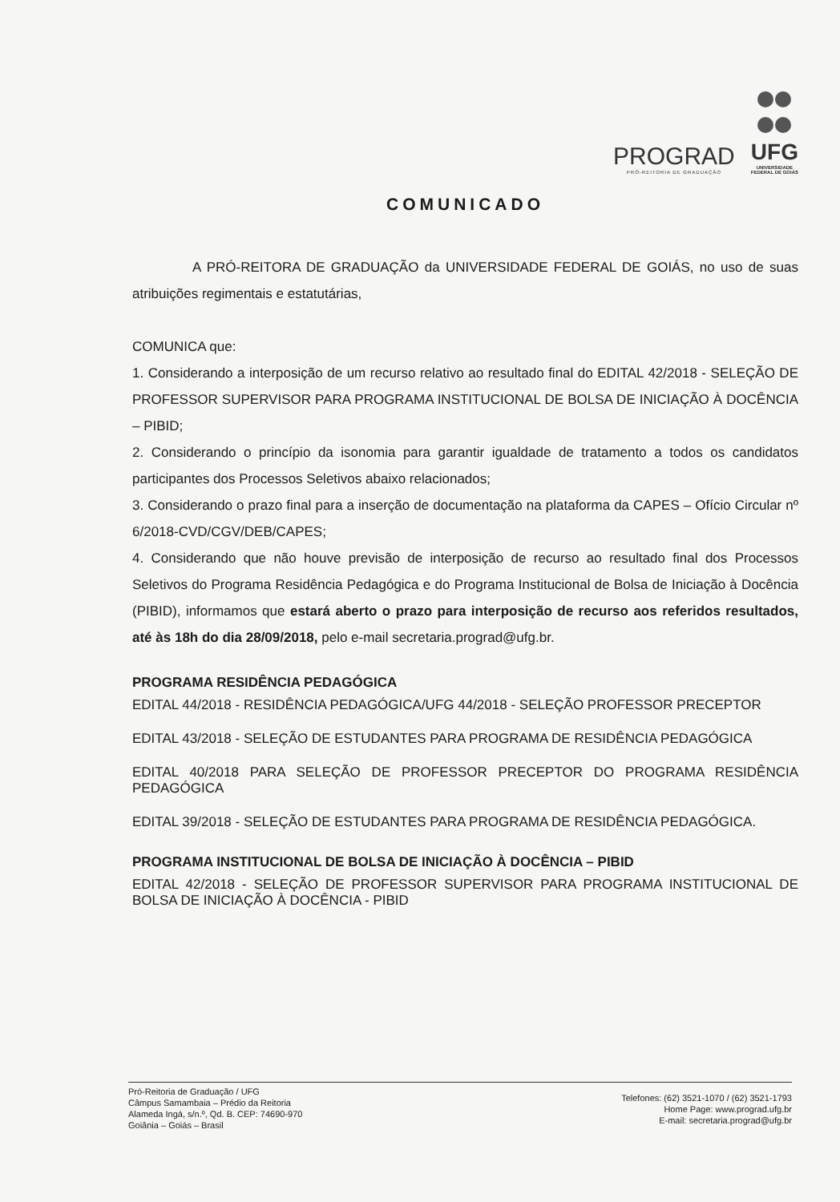PROGRAD
PRÓ-REITORIA DE GRADUAÇÃO
UFG
UNIVERSIDADE
FEDERAL DE GOIÁS
COMUNICADO
A PRÓ-REITORA DE GRADUAÇÃO da UNIVERSIDADE FEDERAL DE GOIÁS, no uso de suas atribuições regimentais e estatutárias,
COMUNICA que:
1. Considerando a interposição de um recurso relativo ao resultado final do EDITAL 42/2018 - SELEÇÃO DE PROFESSOR SUPERVISOR PARA PROGRAMA INSTITUCIONAL DE BOLSA DE INICIAÇÃO À DOCÊNCIA – PIBID;
2. Considerando o princípio da isonomia para garantir igualdade de tratamento a todos os candidatos participantes dos Processos Seletivos abaixo relacionados;
3. Considerando o prazo final para a inserção de documentação na plataforma da CAPES – Ofício Circular nº 6/2018-CVD/CGV/DEB/CAPES;
4. Considerando que não houve previsão de interposição de recurso ao resultado final dos Processos Seletivos do Programa Residência Pedagógica e do Programa Institucional de Bolsa de Iniciação à Docência (PIBID), informamos que estará aberto o prazo para interposição de recurso aos referidos resultados, até às 18h do dia 28/09/2018, pelo e-mail secretaria.prograd@ufg.br.
PROGRAMA RESIDÊNCIA PEDAGÓGICA
EDITAL 44/2018 - RESIDÊNCIA PEDAGÓGICA/UFG 44/2018 - SELEÇÃO PROFESSOR PRECEPTOR
EDITAL 43/2018 - SELEÇÃO DE ESTUDANTES PARA PROGRAMA DE RESIDÊNCIA PEDAGÓGICA
EDITAL 40/2018 PARA SELEÇÃO DE PROFESSOR PRECEPTOR DO PROGRAMA RESIDÊNCIA PEDAGÓGICA
EDITAL 39/2018 - SELEÇÃO DE ESTUDANTES PARA PROGRAMA DE RESIDÊNCIA PEDAGÓGICA.
PROGRAMA INSTITUCIONAL DE BOLSA DE INICIAÇÃO À DOCÊNCIA – PIBID
EDITAL 42/2018 - SELEÇÃO DE PROFESSOR SUPERVISOR PARA PROGRAMA INSTITUCIONAL DE BOLSA DE INICIAÇÃO À DOCÊNCIA - PIBID
Pró-Reitoria de Graduação / UFG
Câmpus Samambaia – Prédio da Reitoria
Alameda Ingá, s/n.º, Qd. B. CEP: 74690-970
Goiânia – Goiás – Brasil
Telefones: (62) 3521-1070 / (62) 3521-1793
Home Page: www.prograd.ufg.br
E-mail: secretaria.prograd@ufg.br